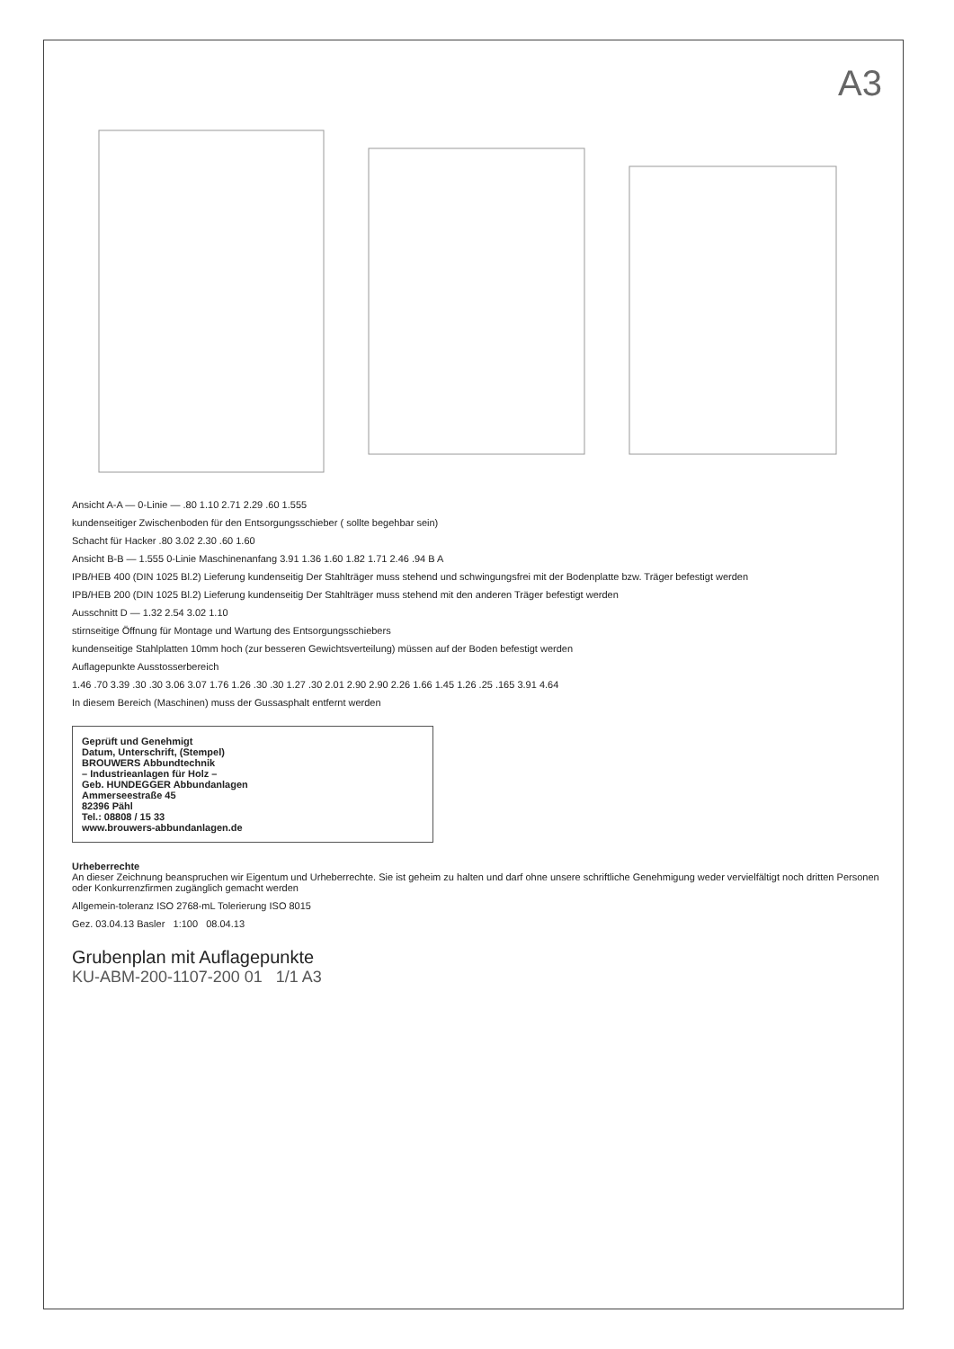A3
Ansicht A-A — 0-Linie — .80 1.10 2.71 2.29 .60 1.555
kundenseitiger Zwischenboden für den Entsorgungsschieber ( sollte begehbar sein)
Schacht für Hacker .80 3.02 2.30 .60 1.60
Ansicht B-B — 1.555 0-Linie Maschinenanfang 3.91 1.36 1.60 1.82 1.71 2.46 .94 B A
IPB/HEB 400 (DIN 1025 Bl.2) Lieferung kundenseitig Der Stahlträger muss stehend und schwingungsfrei mit der Bodenplatte bzw. Träger befestigt werden
IPB/HEB 200 (DIN 1025 Bl.2) Lieferung kundenseitig Der Stahlträger muss stehend mit den anderen Träger befestigt werden
Ausschnitt D — 1.32 2.54 3.02 1.10
stirnseitige Öffnung für Montage und Wartung des Entsorgungsschiebers
kundenseitige Stahlplatten 10mm hoch (zur besseren Gewichtsverteilung) müssen auf der Boden befestigt werden
Auflagepunkte Ausstosserbereich
1.46 .70 3.39 .30 .30 3.06 3.07 1.76 1.26 .30 .30 1.27 .30 2.01 2.90 2.90 2.26 1.66 1.45 1.26 .25 .165 3.91 4.64
In diesem Bereich (Maschinen) muss der Gussasphalt entfernt werden
Geprüft und Genehmigt
Datum, Unterschrift, (Stempel)
BROUWERS Abbundtechnik
– Industrieanlagen für Holz –
Geb. HUNDEGGER Abbundanlagen
Ammerseestraße 45
82396 Pähl
Tel.: 08808 / 15 33
www.brouwers-abbundanlagen.de
Urheberrechte
An dieser Zeichnung beanspruchen wir Eigentum und Urheberrechte. Sie ist geheim zu halten und darf ohne unsere schriftliche Genehmigung weder vervielfältigt noch dritten Personen oder Konkurrenzfirmen zugänglich gemacht werden
Allgemein-toleranz ISO 2768-mL Tolerierung ISO 8015
Gez. 03.04.13 Basler 1:100 08.04.13
Grubenplan mit Auflagepunkte
KU-ABM-200-1107-200 01 1/1 A3